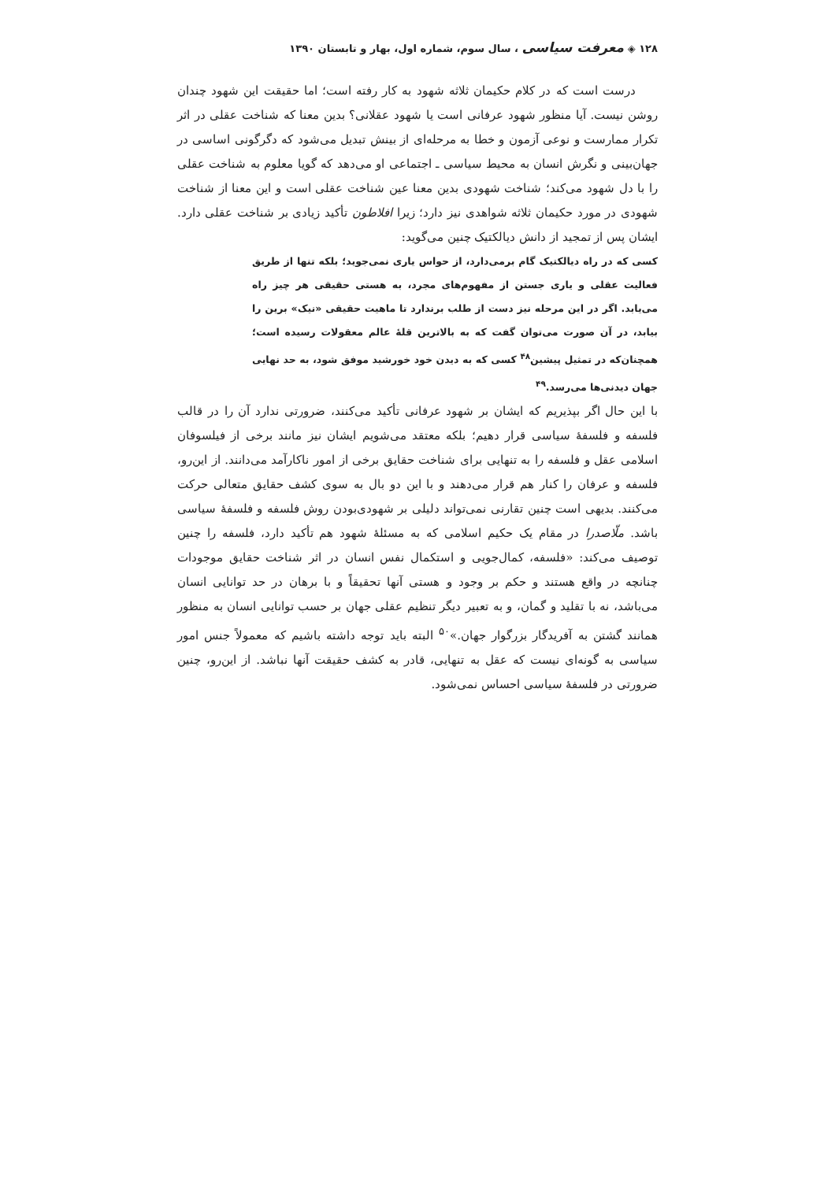۱۲۸ ◈ معرفت سیاسی ، سال سوم، شماره اول، بهار و تابستان ۱۳۹۰
درست است که در کلام حکیمان ثلاثه شهود به کار رفته است؛ اما حقیقت این شهود چندان روشن نیست. آیا منظور شهود عرفانی است یا شهود عقلانی؟ بدین معنا که شناخت عقلی در اثر تکرار ممارست و نوعی آزمون و خطا به مرحله‌ای از بینش تبدیل می‌شود که دگرگونی اساسی در جهان‌بینی و نگرش انسان به محیط سیاسی ـ اجتماعی او می‌دهد که گویا معلوم به شناخت عقلی را با دل شهود می‌کند؛ شناخت شهودی بدین معنا عین شناخت عقلی است و این معنا از شناخت شهودی در مورد حکیمان ثلاثه شواهدی نیز دارد؛ زیرا افلاطون تأکید زیادی بر شناخت عقلی دارد. ایشان پس از تمجید از دانش دیالکتیک چنین می‌گوید:
کسی که در راه دیالکتیک گام برمی‌دارد، از حواس یاری نمی‌جوید؛ بلکه تنها از طریق فعالیت عقلی و یاری جستن از مفهوم‌های مجرد، به هستی حقیقی هر چیز راه می‌یابد. اگر در این مرحله نیز دست از طلب برندارد تا ماهیت حقیقی «نیک» برین را بیابد، در آن صورت می‌توان گفت که به بالاترین قلهٔ عالم معقولات رسیده است؛ همچنان‌که در تمثیل پیشین<sup>۴۸</sup> کسی که به دیدن خود خورشید موفق شود، به حد نهایی جهان دیدنی‌ها می‌رسد.<sup>۴۹</sup>
با این حال اگر بپذیریم که ایشان بر شهود عرفانی تأکید می‌کنند، ضرورتی ندارد آن را در قالب فلسفه و فلسفهٔ سیاسی قرار دهیم؛ بلکه معتقد می‌شویم ایشان نیز مانند برخی از فیلسوفان اسلامی عقل و فلسفه را به تنهایی برای شناخت حقایق برخی از امور ناکارآمد می‌دانند. از این‌رو، فلسفه و عرفان را کنار هم قرار می‌دهند و با این دو بال به سوی کشف حقایق متعالی حرکت می‌کنند. بدیهی است چنین تقارنی نمی‌تواند دلیلی بر شهودی‌بودن روش فلسفه و فلسفهٔ سیاسی باشد. ملّاصدرا در مقام یک حکیم اسلامی که به مسئلهٔ شهود هم تأکید دارد، فلسفه را چنین توصیف می‌کند: «فلسفه، کمال‌جویی و استکمال نفس انسان در اثر شناخت حقایق موجودات چنانچه در واقع هستند و حکم بر وجود و هستی آنها تحقیقاً و با برهان در حد توانایی انسان می‌باشد، نه با تقلید و گمان، و به تعبیر دیگر تنظیم عقلی جهان بر حسب توانایی انسان به منظور همانند گشتن به آفریدگار بزرگوار جهان.»<sup>۵۰</sup> البته باید توجه داشته باشیم که معمولاً جنس امور سیاسی به گونه‌ای نیست که عقل به تنهایی، قادر به کشف حقیقت آنها نباشد. از این‌رو، چنین ضرورتی در فلسفهٔ سیاسی احساس نمی‌شود.